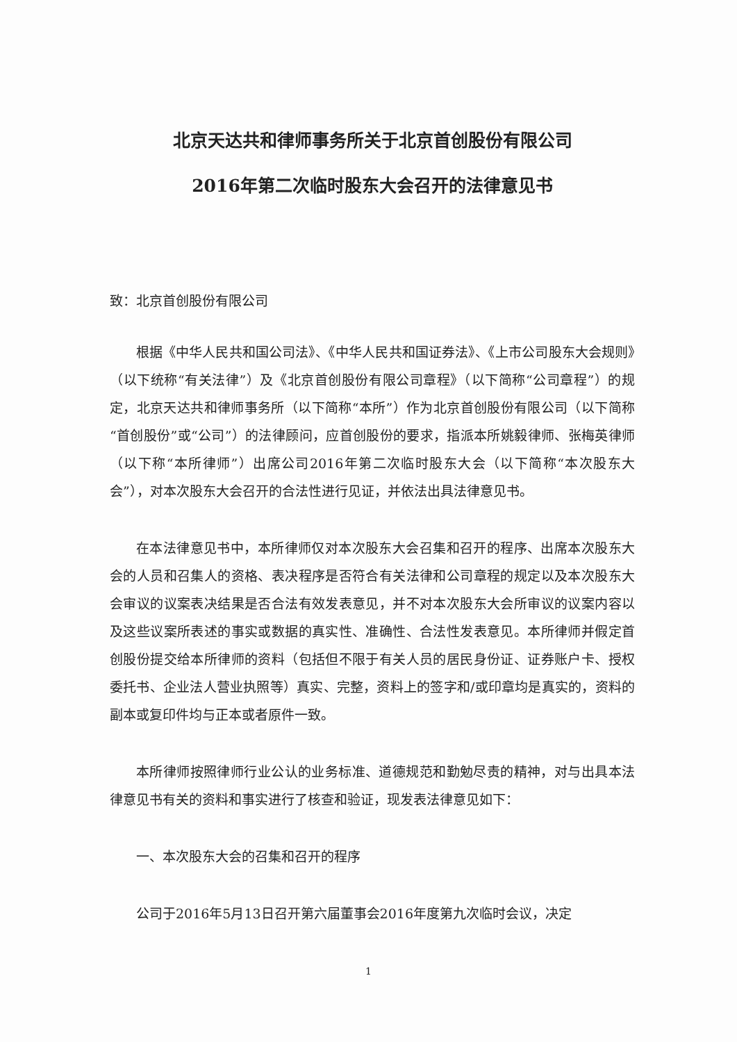北京天达共和律师事务所关于北京首创股份有限公司
2016年第二次临时股东大会召开的法律意见书
致：北京首创股份有限公司
根据《中华人民共和国公司法》、《中华人民共和国证券法》、《上市公司股东大会规则》（以下统称“有关法律”）及《北京首创股份有限公司章程》（以下简称“公司章程”）的规定，北京天达共和律师事务所（以下简称“本所”）作为北京首创股份有限公司（以下简称“首创股份”或“公司”）的法律顾问，应首创股份的要求，指派本所姚毅律师、张梅英律师（以下称“本所律师”）出席公司2016年第二次临时股东大会（以下简称“本次股东大会”），对本次股东大会召开的合法性进行见证，并依法出具法律意见书。
在本法律意见书中，本所律师仅对本次股东大会召集和召开的程序、出席本次股东大会的人员和召集人的资格、表决程序是否符合有关法律和公司章程的规定以及本次股东大会审议的议案表决结果是否合法有效发表意见，并不对本次股东大会所审议的议案内容以及这些议案所表述的事实或数据的真实性、准确性、合法性发表意见。本所律师并假定首创股份提交给本所律师的资料（包括但不限于有关人员的居民身份证、证券账户卡、授权委托书、企业法人营业执照等）真实、完整，资料上的签字和/或印章均是真实的，资料的副本或复印件均与正本或者原件一致。
本所律师按照律师行业公认的业务标准、道德规范和勤勉尽责的精神，对与出具本法律意见书有关的资料和事实进行了核查和验证，现发表法律意见如下：
一、本次股东大会的召集和召开的程序
公司于2016年5月13日召开第六届董事会2016年度第九次临时会议，决定
1